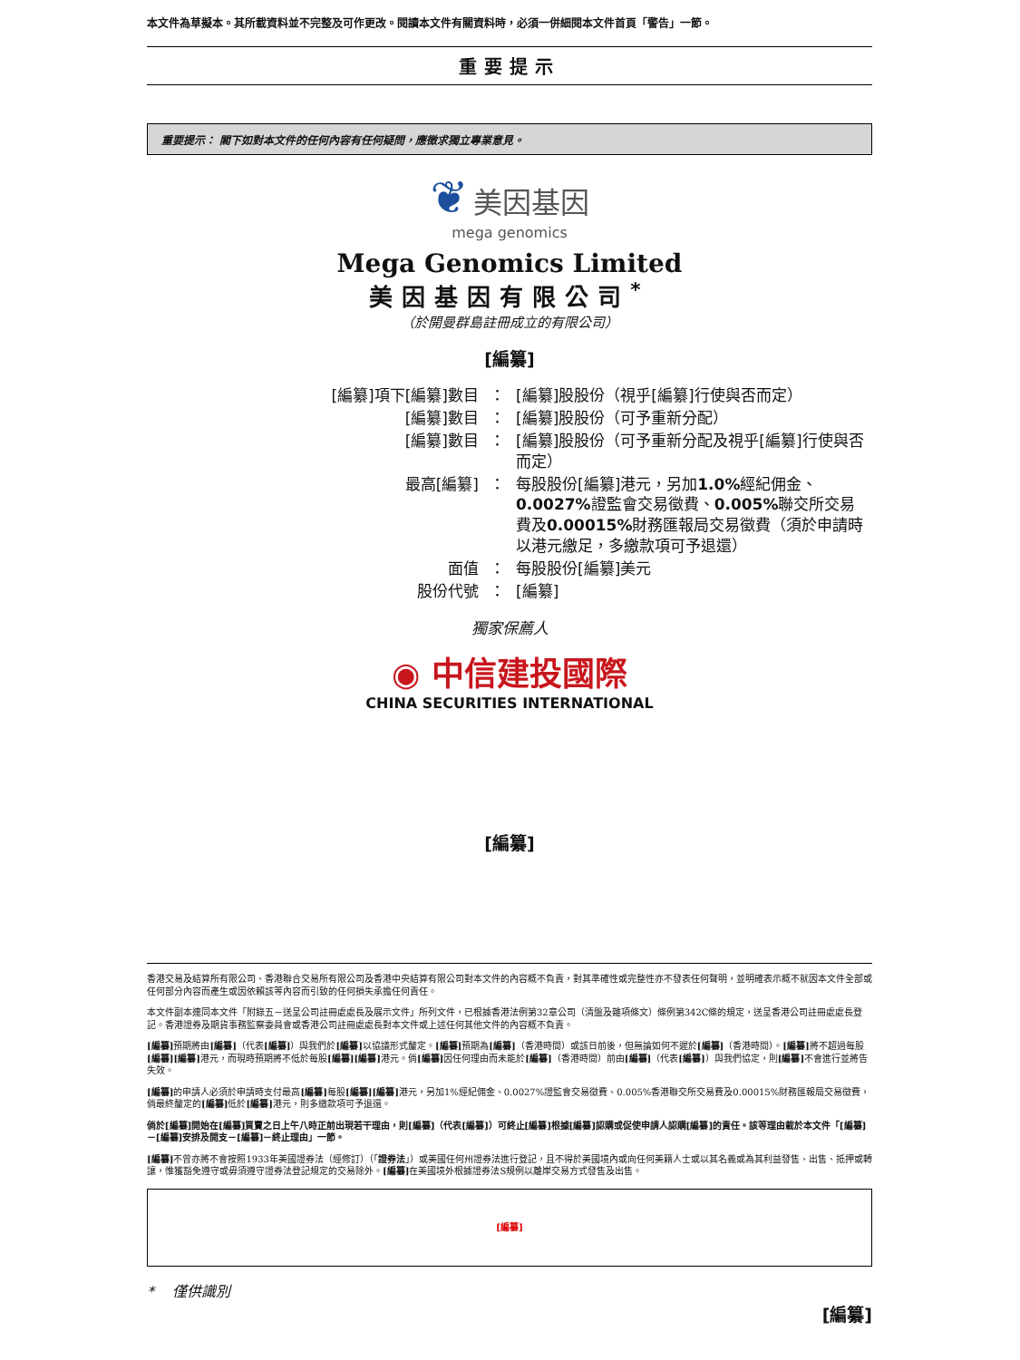本文件為草擬本。其所載資料並不完整及可作更改。閱讀本文件有關資料時，必須一併細閱本文件首頁「警告」一節。
重要提示
重要提示： 閣下如對本文件的任何內容有任何疑問，應徵求獨立專業意見。
❦ 美因基因
mega genomics
Mega Genomics Limited
美因基因有限公司<sup>*</sup>
（於開曼群島註冊成立的有限公司）
[編纂]
| [編纂]項下[編纂]數目 | ： | [編纂]股股份（視乎[編纂]行使與否而定） |
| [編纂]數目 | ： | [編纂]股股份（可予重新分配） |
| [編纂]數目 | ： | [編纂]股股份（可予重新分配及視乎[編纂]行使與否而定） |
| 最高[編纂] | ： | 每股股份[編纂]港元，另加 1.0% 經紀佣金、 0.0027% 證監會交易徵費、 0.005% 聯交所交易費及 0.00015% 財務匯報局交易徵費（須於申請時以港元繳足，多繳款項可予退還） |
| 面值 | ： | 每股股份[編纂]美元 |
| 股份代號 | ： | [編纂] |
獨家保薦人
◉ 中信建投國際
CHINA SECURITIES INTERNATIONAL
[編纂]
香港交易及結算所有限公司、香港聯合交易所有限公司及香港中央結算有限公司對本文件的內容概不負責，對其準確性或完整性亦不發表任何聲明，並明確表示概不就因本文件全部或任何部分內容而產生或因依賴該等內容而引致的任何損失承擔任何責任。
本文件副本連同本文件「附錄五－送呈公司註冊處處長及展示文件」所列文件，已根據香港法例第32章公司（清盤及雜項條文）條例第342C條的規定，送呈香港公司註冊處處長登記。香港證券及期貨事務監察委員會或香港公司註冊處處長對本文件或上述任何其他文件的內容概不負責。
[編纂] 預期將由[編纂]（代表[編纂]）與我們於[編纂] 以協議形式釐定。[編纂] 預期為[編纂]（香港時間）或該日前後，但無論如何不遲於[編纂]（香港時間）。[編纂] 將不超過每股[編纂][編纂] 港元，而現時預期將不低於每股[編纂][編纂] 港元。倘[編纂] 因任何理由而未能於[編纂]（香港時間）前由[編纂]（代表[編纂]）與我們協定，則[編纂] 不會進行並將告失效。
[編纂] 的申請人必須於申請時支付最高[編纂] 每股[編纂][編纂] 港元，另加1%經紀佣金、0.0027%證監會交易徵費、0.005%香港聯交所交易費及0.00015%財務匯報局交易徵費，倘最終釐定的[編纂] 低於[編纂] 港元，則多繳款項可予退還。
倘於[編纂]開始在[編纂]買賣之日上午八時正前出現若干理由，則[編纂]（代表[編纂]）可終止[編纂]根據[編纂]認購或促使申請人認購[編纂]的責任。該等理由載於本文件「[編纂]－[編纂]安排及開支－[編纂]－終止理由」一節。
[編纂] 不曾亦將不會按照1933年美國證券法（經修訂）（「證券法」）或美國任何州證券法進行登記，且不得於美國境內或向任何美籍人士或以其名義或為其利益發售、出售、抵押或轉讓，惟獲豁免遵守或毋須遵守證券法登記規定的交易除外。[編纂] 在美國境外根據證券法S規例以離岸交易方式發售及出售。
[編纂]
* 僅供識別
[編纂]